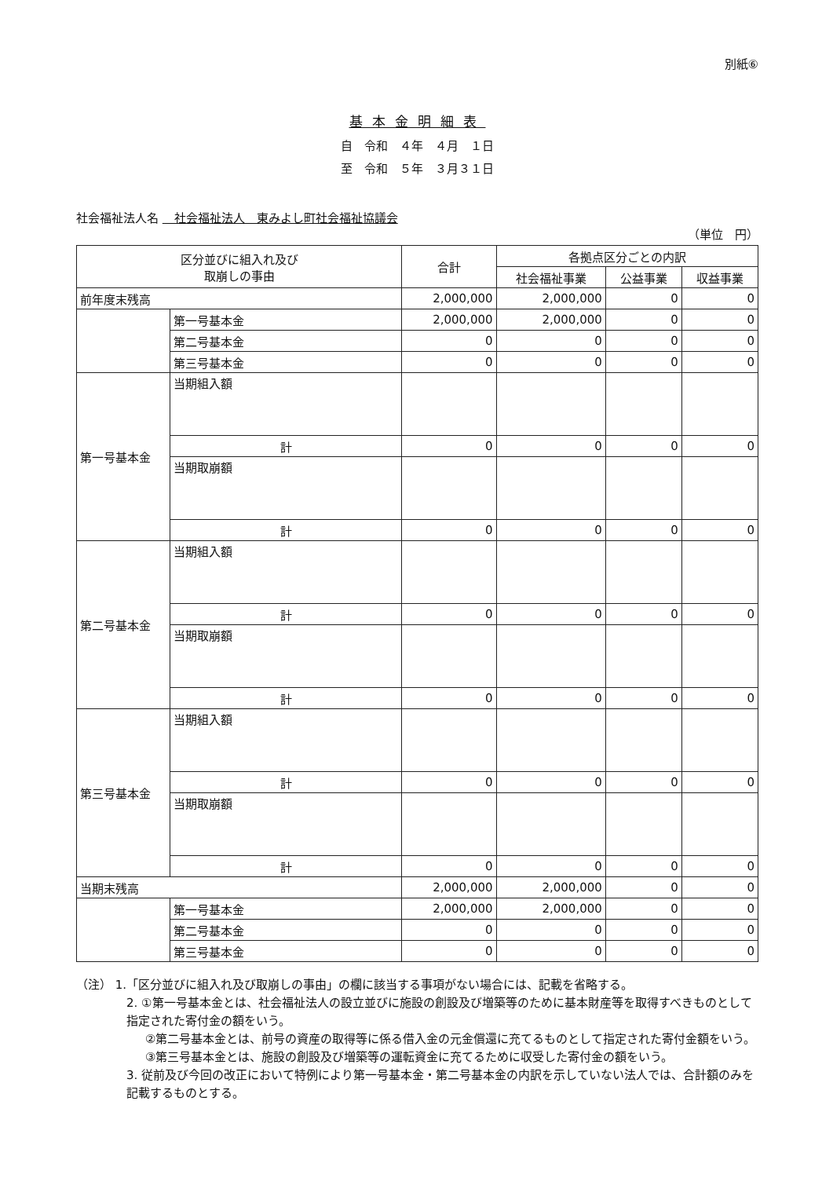別紙⑥
基本金明細表
自　令和　４年　４月　１日
至　令和　５年　３月３１日
社会福祉法人名 　社会福祉法人　東みよし町社会福祉協議会
（単位　円）
| 区分並びに組入れ及び 取崩しの事由 | | 合計 | 各拠点区分ごとの内訳 | | |
| --- | --- | --- | --- | --- | --- |
| | | | 社会福祉事業 | 公益事業 | 収益事業 |
| 前年度末残高 | | 2,000,000 | 2,000,000 | 0 | 0 |
| | 第一号基本金 | 2,000,000 | 2,000,000 | 0 | 0 |
| | 第二号基本金 | 0 | 0 | 0 | 0 |
| | 第三号基本金 | 0 | 0 | 0 | 0 |
| 第一号基本金 | 当期組入額 | | | | |
| | 計 | 0 | 0 | 0 | 0 |
| | 当期取崩額 | | | | |
| | 計 | 0 | 0 | 0 | 0 |
| 第二号基本金 | 当期組入額 | | | | |
| | 計 | 0 | 0 | 0 | 0 |
| | 当期取崩額 | | | | |
| | 計 | 0 | 0 | 0 | 0 |
| 第三号基本金 | 当期組入額 | | | | |
| | 計 | 0 | 0 | 0 | 0 |
| | 当期取崩額 | | | | |
| | 計 | 0 | 0 | 0 | 0 |
| 当期末残高 | | 2,000,000 | 2,000,000 | 0 | 0 |
| | 第一号基本金 | 2,000,000 | 2,000,000 | 0 | 0 |
| | 第二号基本金 | 0 | 0 | 0 | 0 |
| | 第三号基本金 | 0 | 0 | 0 | 0 |
（注） 1.「区分並びに組入れ及び取崩しの事由」の欄に該当する事項がない場合には、記載を省略する。
2. ①第一号基本金とは、社会福祉法人の設立並びに施設の創設及び増築等のために基本財産等を取得すべきものとして指定された寄付金の額をいう。
②第二号基本金とは、前号の資産の取得等に係る借入金の元金償還に充てるものとして指定された寄付金額をいう。
③第三号基本金とは、施設の創設及び増築等の運転資金に充てるために収受した寄付金の額をいう。
3. 従前及び今回の改正において特例により第一号基本金・第二号基本金の内訳を示していない法人では、合計額のみを記載するものとする。